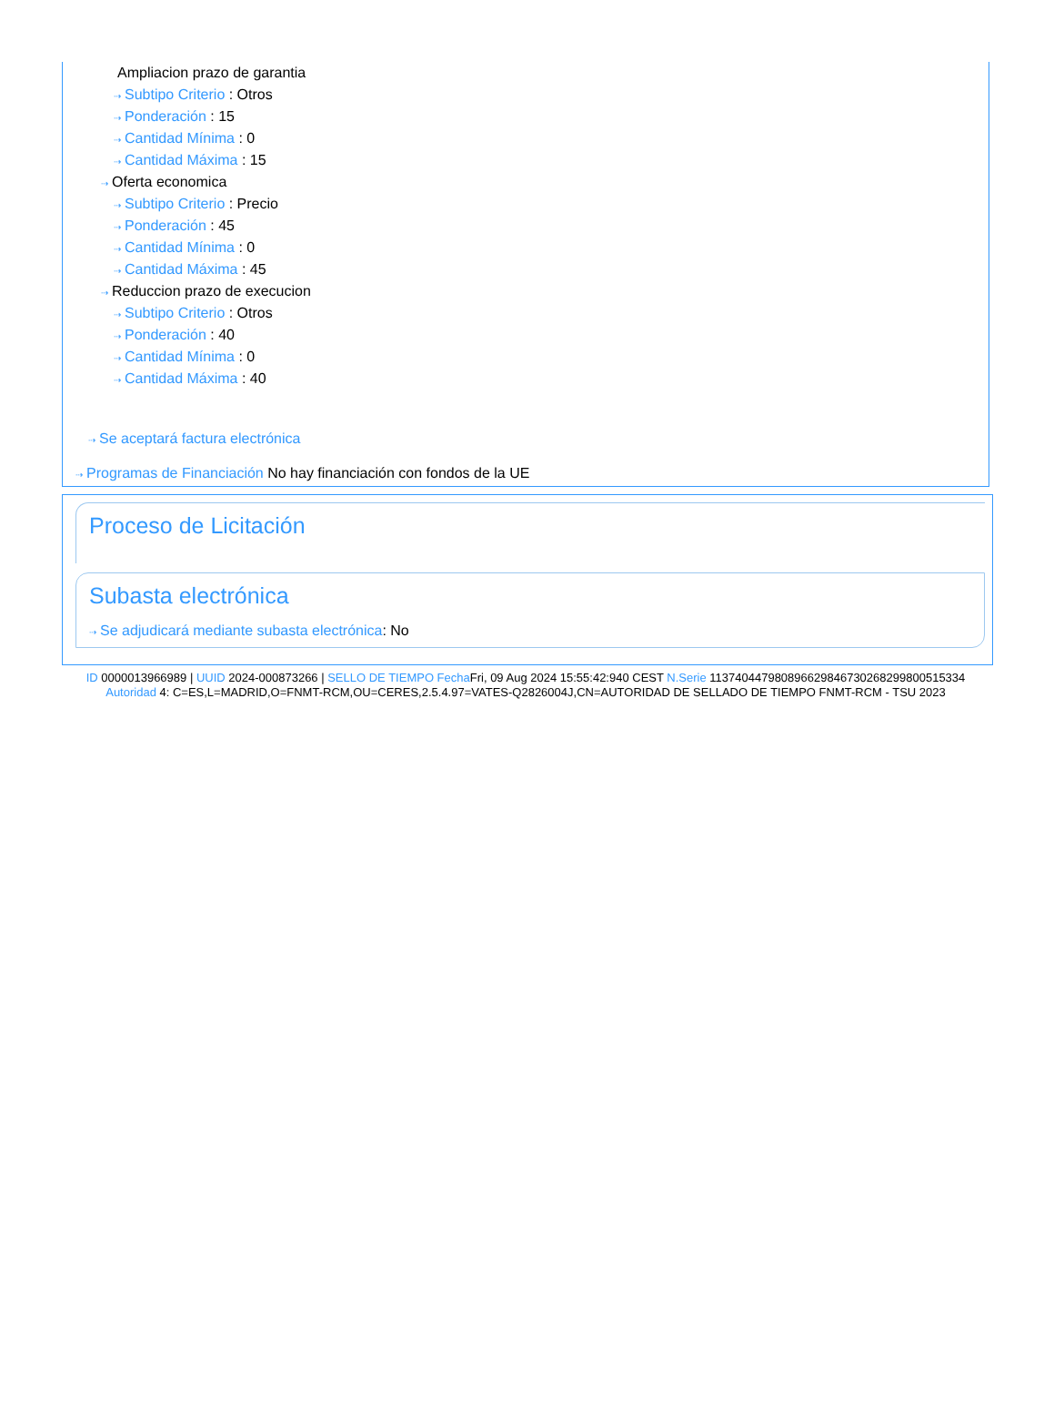Ampliacion prazo de garantia
⇢ Subtipo Criterio : Otros
⇢ Ponderación : 15
⇢ Cantidad Mínima : 0
⇢ Cantidad Máxima : 15
⇢ Oferta economica
⇢ Subtipo Criterio : Precio
⇢ Ponderación : 45
⇢ Cantidad Mínima : 0
⇢ Cantidad Máxima : 45
⇢ Reduccion prazo de execucion
⇢ Subtipo Criterio : Otros
⇢ Ponderación : 40
⇢ Cantidad Mínima : 0
⇢ Cantidad Máxima : 40
⇢ Se aceptará factura electrónica
⇢ Programas de Financiación No hay financiación con fondos de la UE
Proceso de Licitación
Subasta electrónica
⇢ Se adjudicará mediante subasta electrónica: No
ID 0000013966989 | UUID 2024-000873266 | SELLO DE TIEMPO Fecha Fri, 09 Aug 2024 15:55:42:940 CEST N.Serie 113740447980896629846730268299800515334 Autoridad 4: C=ES,L=MADRID,O=FNMT-RCM,OU=CERES,2.5.4.97=VATES-Q2826004J,CN=AUTORIDAD DE SELLADO DE TIEMPO FNMT-RCM - TSU 2023